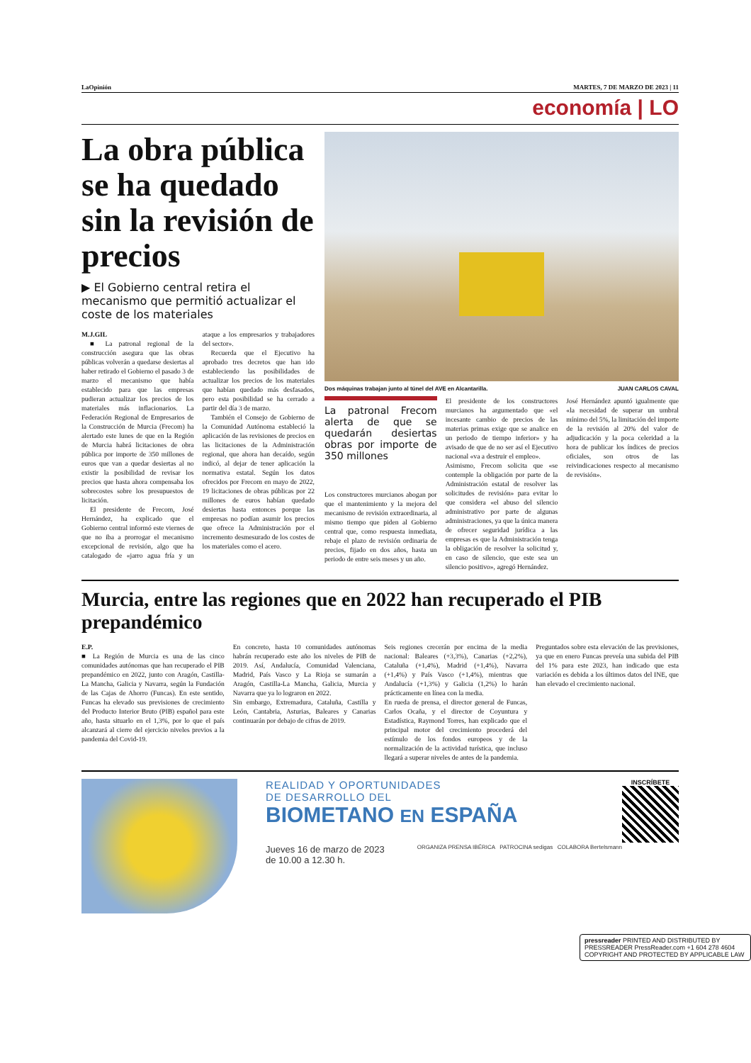LaOpinión MARTES, 7 DE MARZO DE 2023 | 11
economía | LO
La obra pública se ha quedado sin la revisión de precios
▶ El Gobierno central retira el mecanismo que permitió actualizar el coste de los materiales
M.J.GIL
■ La patronal regional de la construcción asegura que las obras públicas volverán a quedarse desiertas al haber retirado el Gobierno el pasado 3 de marzo el mecanismo que había establecido para que las empresas pudieran actualizar los precios de los materiales más inflacionarios. La Federación Regional de Empresarios de la Construcción de Murcia (Frecom) ha alertado este lunes de que en la Región de Murcia habrá licitaciones de obra pública por importe de 350 millones de euros que van a quedar desiertas al no existir la posibilidad de revisar los precios que hasta ahora compensaba los sobrecostes sobre los presupuestos de licitación.
El presidente de Frecom, José Hernández, ha explicado que el Gobierno central informó este viernes de que no iba a prorrogar el mecanismo excepcional de revisión, algo que ha catalogado de «jarro agua fría y un ataque a los empresarios y trabajadores del sector».
Recuerda que el Ejecutivo ha aprobado tres decretos que han ido estableciendo las posibilidades de actualizar los precios de los materiales que habían quedado más desfasados, pero esta posibilidad se ha cerrado a partir del día 3 de marzo.
También el Consejo de Gobierno de la Comunidad Autónoma estableció la aplicación de las revisiones de precios en las licitaciones de la Administración regional, que ahora han decaído, según indicó, al dejar de tener aplicación la normativa estatal. Según los datos ofrecidos por Frecom en mayo de 2022, 19 licitaciones de obras públicas por 22 millones de euros habían quedado desiertas hasta entonces porque las empresas no podían asumir los precios que ofrece la Administración por el incremento desmesurado de los costes de los materiales como el acero.
Dos máquinas trabajan junto al túnel del AVE en Alcantarilla. JUAN CARLOS CAVAL
La patronal Frecom alerta de que se quedarán desiertas obras por importe de 350 millones
Los constructores murcianos abogan por que el mantenimiento y la mejora del mecanismo de revisión extraordinaria, al mismo tiempo que piden al Gobierno central que, como respuesta inmediata, rebaje el plazo de revisión ordinaria de precios, fijado en dos años, hasta un periodo de entre seis meses y un año.
El presidente de los constructores murcianos ha argumentado que «el incesante cambio de precios de las materias primas exige que se analice en un periodo de tiempo inferior» y ha avisado de que de no ser así el Ejecutivo nacional «va a destruir el empleo».
Asimismo, Frecom solicita que «se contemple la obligación por parte de la Administración estatal de resolver las solicitudes de revisión» para evitar lo que considera «el abuso del silencio administrativo por parte de algunas administraciones, ya que la única manera de ofrecer seguridad jurídica a las empresas es que la Administración tenga la obligación de resolver la solicitud y, en caso de silencio, que este sea un silencio positivo», agregó Hernández.
José Hernández apuntó igualmente que «la necesidad de superar un umbral mínimo del 5%, la limitación del importe de la revisión al 20% del valor de adjudicación y la poca celeridad a la hora de publicar los índices de precios oficiales, son otros de las reivindicaciones respecto al mecanismo de revisión».
Murcia, entre las regiones que en 2022 han recuperado el PIB prepandémico
E.P.
■ La Región de Murcia es una de las cinco comunidades autónomas que han recuperado el PIB prepandémico en 2022, junto con Aragón, Castilla-La Mancha, Galicia y Navarra, según la Fundación de las Cajas de Ahorro (Funcas). En este sentido, Funcas ha elevado sus previsiones de crecimiento del Producto Interior Bruto (PIB) español para este año, hasta situarlo en el 1,3%, por lo que el país alcanzará al cierre del ejercicio niveles previos a la pandemia del Covid-19.
En concreto, hasta 10 comunidades autónomas habrán recuperado este año los niveles de PIB de 2019. Así, Andalucía, Comunidad Valenciana, Madrid, País Vasco y La Rioja se sumarán a Aragón, Castilla-La Mancha, Galicia, Murcia y Navarra que ya lo lograron en 2022.
Sin embargo, Extremadura, Cataluña, Castilla y León, Cantabria, Asturias, Baleares y Canarias continuarán por debajo de cifras de 2019.
Seis regiones crecerán por encima de la media nacional: Baleares (+3,3%), Canarias (+2,2%), Cataluña (+1,4%), Madrid (+1,4%), Navarra (+1,4%) y País Vasco (+1,4%), mientras que Andalucía (+1,3%) y Galicia (1,2%) lo harán prácticamente en línea con la media.
En rueda de prensa, el director general de Funcas, Carlos Ocaña, y el director de Coyuntura y Estadística, Raymond Torres, han explicado que el principal motor del crecimiento procederá del estímulo de los fondos europeos y de la normalización de la actividad turística, que incluso llegará a superar niveles de antes de la pandemia.
Preguntados sobre esta elevación de las previsiones, ya que en enero Funcas preveía una subida del PIB del 1% para este 2023, han indicado que esta variación es debida a los últimos datos del INE, que han elevado el crecimiento nacional.
REALIDAD Y OPORTUNIDADES
DE DESARROLLO DEL
BIOMETANO EN ESPAÑA
Jueves 16 de marzo de 2023
de 10.00 a 12.30 h. ORGANIZA PRENSA IBÉRICA PATROCINA sedigas COLABORA Bertelsmann
INSCRÍBETE
pressreader PRINTED AND DISTRIBUTED BY PRESSREADER PressReader.com +1 604 278 4604 COPYRIGHT AND PROTECTED BY APPLICABLE LAW